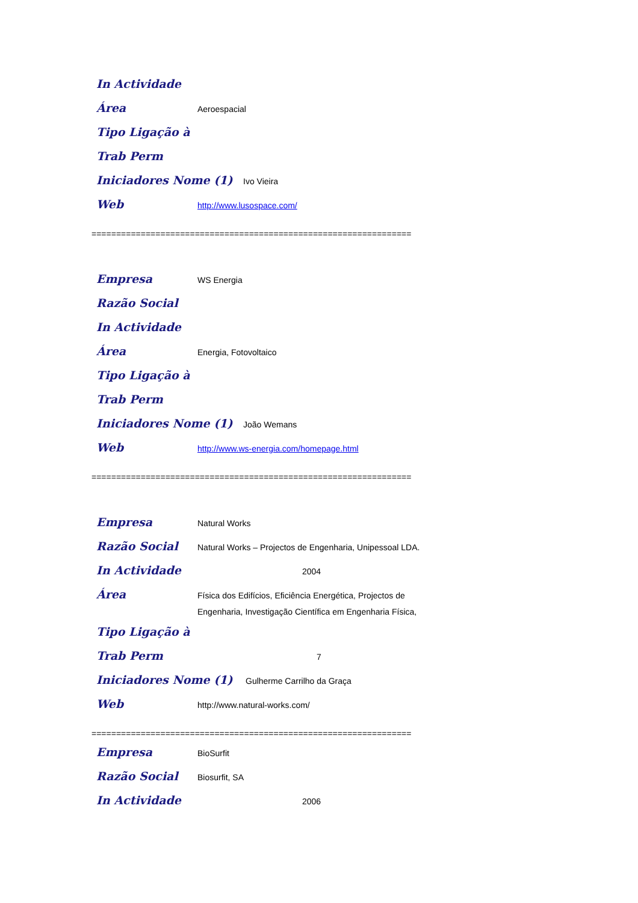In Actividade
Área Aeroespacial
Tipo Ligação à
Trab Perm
Iniciadores Nome (1) Ivo Vieira
Web http://www.lusospace.com/
=================================================================
Empresa WS Energia
Razão Social
In Actividade
Área Energia, Fotovoltaico
Tipo Ligação à
Trab Perm
Iniciadores Nome (1) João Wemans
Web http://www.ws-energia.com/homepage.html
=================================================================
Empresa Natural Works
Razão Social Natural Works – Projectos de Engenharia, Unipessoal LDA.
In Actividade 2004
Área Física dos Edifícios, Eficiência Energética, Projectos de
Engenharia, Investigação Científica em Engenharia Física,
Tipo Ligação à
Trab Perm 7
Iniciadores Nome (1) Gulherme Carrilho da Graça
Web http://www.natural-works.com/
=================================================================
Empresa BioSurfit
Razão Social Biosurfit, SA
In Actividade 2006